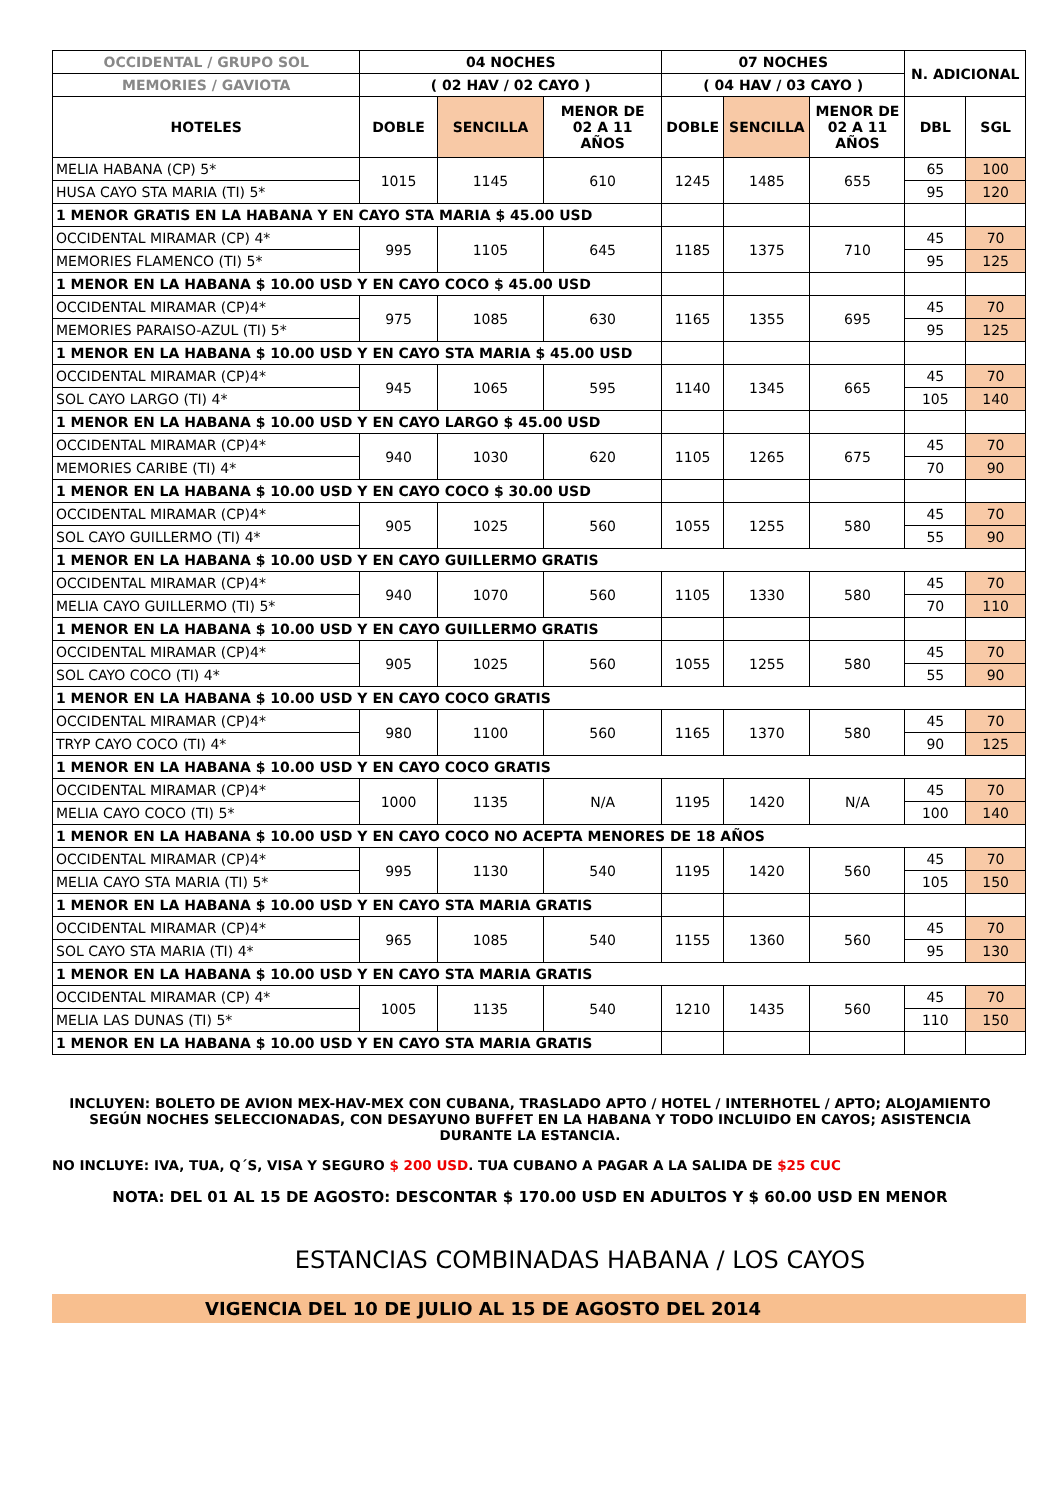| OCCIDENTAL / GRUPO SOL | 04 NOCHES | | | 07 NOCHES | | | N. ADICIONAL | |
| --- | --- | --- | --- | --- | --- | --- | --- | --- |
| MEMORIES / GAVIOTA | ( 02 HAV / 02 CAYO ) | | | ( 04 HAV / 03 CAYO ) | | | | |
| HOTELES | DOBLE | SENCILLA | MENOR DE 02 A 11 AÑOS | DOBLE | SENCILLA | MENOR DE 02 A 11 AÑOS | DBL | SGL |
| MELIA HABANA (CP) 5* | 1015 | 1145 | 610 | 1245 | 1485 | 655 | 65 | 100 |
| HUSA CAYO STA MARIA (TI) 5* | | | | | | | 95 | 120 |
| 1 MENOR GRATIS EN LA HABANA Y EN CAYO STA MARIA $ 45.00 USD | | | | | | | | |
| OCCIDENTAL MIRAMAR (CP) 4* | 995 | 1105 | 645 | 1185 | 1375 | 710 | 45 | 70 |
| MEMORIES FLAMENCO (TI) 5* | | | | | | | 95 | 125 |
| 1 MENOR EN LA HABANA $ 10.00 USD Y EN CAYO COCO $ 45.00 USD | | | | | | | | |
| OCCIDENTAL MIRAMAR (CP)4* | 975 | 1085 | 630 | 1165 | 1355 | 695 | 45 | 70 |
| MEMORIES PARAISO-AZUL (TI) 5* | | | | | | | 95 | 125 |
| 1 MENOR EN LA HABANA $ 10.00 USD Y EN CAYO STA MARIA $ 45.00 USD | | | | | | | | |
| OCCIDENTAL MIRAMAR (CP)4* | 945 | 1065 | 595 | 1140 | 1345 | 665 | 45 | 70 |
| SOL CAYO LARGO (TI) 4* | | | | | | | 105 | 140 |
| 1 MENOR EN LA HABANA $ 10.00 USD Y EN CAYO LARGO $ 45.00 USD | | | | | | | | |
| OCCIDENTAL MIRAMAR (CP)4* | 940 | 1030 | 620 | 1105 | 1265 | 675 | 45 | 70 |
| MEMORIES CARIBE (TI) 4* | | | | | | | 70 | 90 |
| 1 MENOR EN LA HABANA $ 10.00 USD Y EN CAYO COCO $ 30.00 USD | | | | | | | | |
| OCCIDENTAL MIRAMAR (CP)4* | 905 | 1025 | 560 | 1055 | 1255 | 580 | 45 | 70 |
| SOL CAYO GUILLERMO (TI) 4* | | | | | | | 55 | 90 |
| 1 MENOR EN LA HABANA $ 10.00 USD Y EN CAYO GUILLERMO GRATIS | | | | | | | | |
| OCCIDENTAL MIRAMAR (CP)4* | 940 | 1070 | 560 | 1105 | 1330 | 580 | 45 | 70 |
| MELIA CAYO GUILLERMO (TI) 5* | | | | | | | 70 | 110 |
| 1 MENOR EN LA HABANA $ 10.00 USD Y EN CAYO GUILLERMO GRATIS | | | | | | | | |
| OCCIDENTAL MIRAMAR (CP)4* | 905 | 1025 | 560 | 1055 | 1255 | 580 | 45 | 70 |
| SOL CAYO COCO (TI) 4* | | | | | | | 55 | 90 |
| 1 MENOR EN LA HABANA $ 10.00 USD Y EN CAYO COCO GRATIS | | | | | | | | |
| OCCIDENTAL MIRAMAR (CP)4* | 980 | 1100 | 560 | 1165 | 1370 | 580 | 45 | 70 |
| TRYP CAYO COCO (TI) 4* | | | | | | | 90 | 125 |
| 1 MENOR EN LA HABANA $ 10.00 USD Y EN CAYO COCO GRATIS | | | | | | | | |
| OCCIDENTAL MIRAMAR (CP)4* | 1000 | 1135 | N/A | 1195 | 1420 | N/A | 45 | 70 |
| MELIA CAYO COCO (TI) 5* | | | | | | | 100 | 140 |
| 1 MENOR EN LA HABANA $ 10.00 USD Y EN CAYO COCO NO ACEPTA MENORES DE 18 AÑOS | | | | | | | | |
| OCCIDENTAL MIRAMAR (CP)4* | 995 | 1130 | 540 | 1195 | 1420 | 560 | 45 | 70 |
| MELIA CAYO STA MARIA (TI) 5* | | | | | | | 105 | 150 |
| 1 MENOR EN LA HABANA $ 10.00 USD Y EN CAYO STA MARIA GRATIS | | | | | | | | |
| OCCIDENTAL MIRAMAR (CP)4* | 965 | 1085 | 540 | 1155 | 1360 | 560 | 45 | 70 |
| SOL CAYO STA MARIA (TI) 4* | | | | | | | 95 | 130 |
| 1 MENOR EN LA HABANA $ 10.00 USD Y EN CAYO STA MARIA GRATIS | | | | | | | | |
| OCCIDENTAL MIRAMAR (CP) 4* | 1005 | 1135 | 540 | 1210 | 1435 | 560 | 45 | 70 |
| MELIA LAS DUNAS (TI) 5* | | | | | | | 110 | 150 |
| 1 MENOR EN LA HABANA $ 10.00 USD Y EN CAYO STA MARIA GRATIS | | | | | | | | |
INCLUYEN: BOLETO DE AVION MEX-HAV-MEX CON CUBANA, TRASLADO APTO / HOTEL / INTERHOTEL / APTO; ALOJAMIENTO SEGÚN NOCHES SELECCIONADAS, CON DESAYUNO BUFFET EN LA HABANA Y TODO INCLUIDO EN CAYOS; ASISTENCIA DURANTE LA ESTANCIA.
NO INCLUYE: IVA, TUA, Q´S, VISA Y SEGURO $ 200 USD. TUA CUBANO A PAGAR A LA SALIDA DE $25 CUC
NOTA: DEL 01 AL 15 DE AGOSTO: DESCONTAR $ 170.00 USD EN ADULTOS Y $ 60.00 USD EN MENOR
ESTANCIAS COMBINADAS HABANA / LOS CAYOS
VIGENCIA DEL 10 DE JULIO AL 15 DE AGOSTO DEL 2014